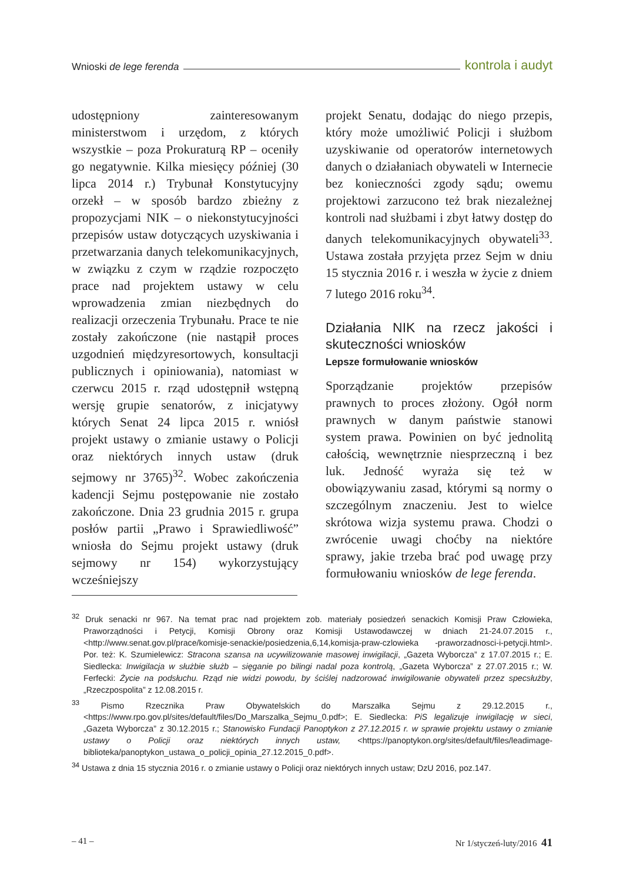Wnioski de lege ferenda kontrola i audyt
udostępniony zainteresowanym ministerstwom i urzędom, z których wszystkie – poza Prokuraturą RP – oceniły go negatywnie. Kilka miesięcy później (30 lipca 2014 r.) Trybunał Konstytucyjny orzekł – w sposób bardzo zbieżny z propozycjami NIK – o niekonstytucyjności przepisów ustaw dotyczących uzyskiwania i przetwarzania danych telekomunikacyjnych, w związku z czym w rządzie rozpoczęto prace nad projektem ustawy w celu wprowadzenia zmian niezbędnych do realizacji orzeczenia Trybunału. Prace te nie zostały zakończone (nie nastąpił proces uzgodnień międzyresortowych, konsultacji publicznych i opiniowania), natomiast w czerwcu 2015 r. rząd udostępnił wstępną wersję grupie senatorów, z inicjatywy których Senat 24 lipca 2015 r. wniósł projekt ustawy o zmianie ustawy o Policji oraz niektórych innych ustaw (druk sejmowy nr 3765)<sup>32</sup>. Wobec zakończenia kadencji Sejmu postępowanie nie zostało zakończone. Dnia 23 grudnia 2015 r. grupa posłów partii „Prawo i Sprawiedliwość” wniosła do Sejmu projekt ustawy (druk sejmowy nr 154) wykorzystujący wcześniejszy
projekt Senatu, dodając do niego przepis, który może umożliwić Policji i służbom uzyskiwanie od operatorów internetowych danych o działaniach obywateli w Internecie bez konieczności zgody sądu; owemu projektowi zarzucono też brak niezależnej kontroli nad służbami i zbyt łatwy dostęp do danych telekomunikacyjnych obywateli<sup>33</sup>. Ustawa została przyjęta przez Sejm w dniu 15 stycznia 2016 r. i weszła w życie z dniem 7 lutego 2016 roku<sup>34</sup>.
Działania NIK na rzecz jakości i skuteczności wniosków
Lepsze formułowanie wniosków
Sporządzanie projektów przepisów prawnych to proces złożony. Ogół norm prawnych w danym państwie stanowi system prawa. Powinien on być jednolitą całością, wewnętrznie niesprzeczną i bez luk. Jedność wyraża się też w obowiązywaniu zasad, którymi są normy o szczególnym znaczeniu. Jest to wielce skrótowa wizja systemu prawa. Chodzi o zwrócenie uwagi choćby na niektóre sprawy, jakie trzeba brać pod uwagę przy formułowaniu wniosków de lege ferenda.
<sup>32</sup> Druk senacki nr 967. Na temat prac nad projektem zob. materiały posiedzeń senackich Komisji Praw Człowieka, Praworządności i Petycji, Komisji Obrony oraz Komisji Ustawodawczej w dniach 21-24.07.2015 r., <http://www.senat.gov.pl/prace/komisje-senackie/posiedzenia,6,14,komisja-praw-czlowieka -praworzadnosci-i-petycji.html>. Por. też: K. Szumielewicz: Stracona szansa na ucywilizowanie masowej inwigilacji, „Gazeta Wyborcza” z 17.07.2015 r.; E. Siedlecka: Inwigilacja w służbie służb – sięganie po bilingi nadal poza kontrolą, „Gazeta Wyborcza” z 27.07.2015 r.; W. Ferfecki: Życie na podsłuchu. Rząd nie widzi powodu, by ściślej nadzorować inwigilowanie obywateli przez specsłużby, „Rzeczpospolita” z 12.08.2015 r.
<sup>33</sup> Pismo Rzecznika Praw Obywatelskich do Marszałka Sejmu z 29.12.2015 r., <https://www.rpo.gov.pl/sites/default/files/Do_Marszalka_Sejmu_0.pdf>; E. Siedlecka: PiS legalizuje inwigilację w sieci, „Gazeta Wyborcza” z 30.12.2015 r.; Stanowisko Fundacji Panoptykon z 27.12.2015 r. w sprawie projektu ustawy o zmianie ustawy o Policji oraz niektórych innych ustaw, <https://panoptykon.org/sites/default/files/leadimage-biblioteka/panoptykon_ustawa_o_policji_opinia_27.12.2015_0.pdf>.
<sup>34</sup> Ustawa z dnia 15 stycznia 2016 r. o zmianie ustawy o Policji oraz niektórych innych ustaw; DzU 2016, poz.147.
– 41 – Nr 1/styczeń-luty/2016 41